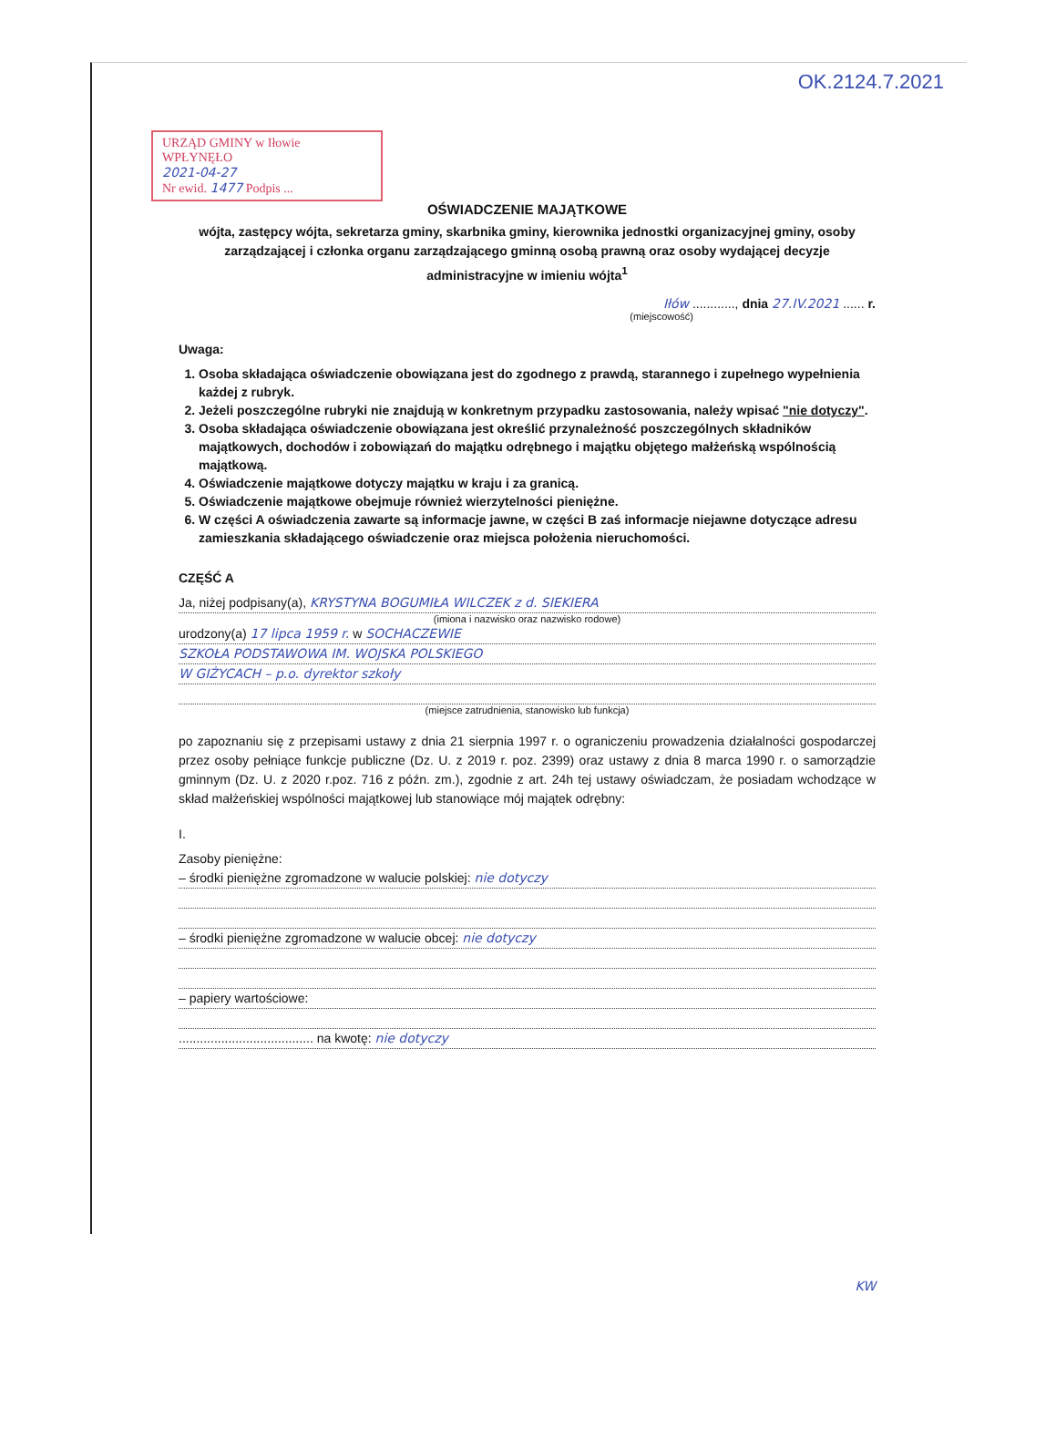OK.2124.7.2021
URZĄD GMINY w Iłowie
WPŁYNĘŁO
2021-04-27
Nr ewid. 1477 Podpis ...
OŚWIADCZENIE MAJĄTKOWE
wójta, zastępcy wójta, sekretarza gminy, skarbnika gminy, kierownika jednostki organizacyjnej gminy, osoby zarządzającej i członka organu zarządzającego gminną osobą prawną oraz osoby wydającej decyzje administracyjne w imieniu wójta<sup>1</sup>
Iłów ............, dnia 27.IV.2021 ...... r.
(miejscowość)
Uwaga:
1. Osoba składająca oświadczenie obowiązana jest do zgodnego z prawdą, starannego i zupełnego wypełnienia każdej z rubryk.
2. Jeżeli poszczególne rubryki nie znajdują w konkretnym przypadku zastosowania, należy wpisać "nie dotyczy".
3. Osoba składająca oświadczenie obowiązana jest określić przynależność poszczególnych składników majątkowych, dochodów i zobowiązań do majątku odrębnego i majątku objętego małżeńską wspólnością majątkową.
4. Oświadczenie majątkowe dotyczy majątku w kraju i za granicą.
5. Oświadczenie majątkowe obejmuje również wierzytelności pieniężne.
6. W części A oświadczenia zawarte są informacje jawne, w części B zaś informacje niejawne dotyczące adresu zamieszkania składającego oświadczenie oraz miejsca położenia nieruchomości.
CZĘŚĆ A
Ja, niżej podpisany(a), KRYSTYNA BOGUMIŁA WILCZEK z d. SIEKIERA
(imiona i nazwisko oraz nazwisko rodowe)
urodzony(a) 17 lipca 1959 r. w SOCHACZEWIE
SZKOŁA PODSTAWOWA IM. WOJSKA POLSKIEGO
W GIŻYCACH – p.o. dyrektor szkoły
(miejsce zatrudnienia, stanowisko lub funkcja)
po zapoznaniu się z przepisami ustawy z dnia 21 sierpnia 1997 r. o ograniczeniu prowadzenia działalności gospodarczej przez osoby pełniące funkcje publiczne (Dz. U. z 2019 r. poz. 2399) oraz ustawy z dnia 8 marca 1990 r. o samorządzie gminnym (Dz. U. z 2020 r.poz. 716 z późn. zm.), zgodnie z art. 24h tej ustawy oświadczam, że posiadam wchodzące w skład małżeńskiej wspólności majątkowej lub stanowiące mój majątek odrębny:
I.
Zasoby pieniężne:
– środki pieniężne zgromadzone w walucie polskiej: nie dotyczy
– środki pieniężne zgromadzone w walucie obcej: nie dotyczy
– papiery wartościowe:
...................................... na kwotę: nie dotyczy
KW